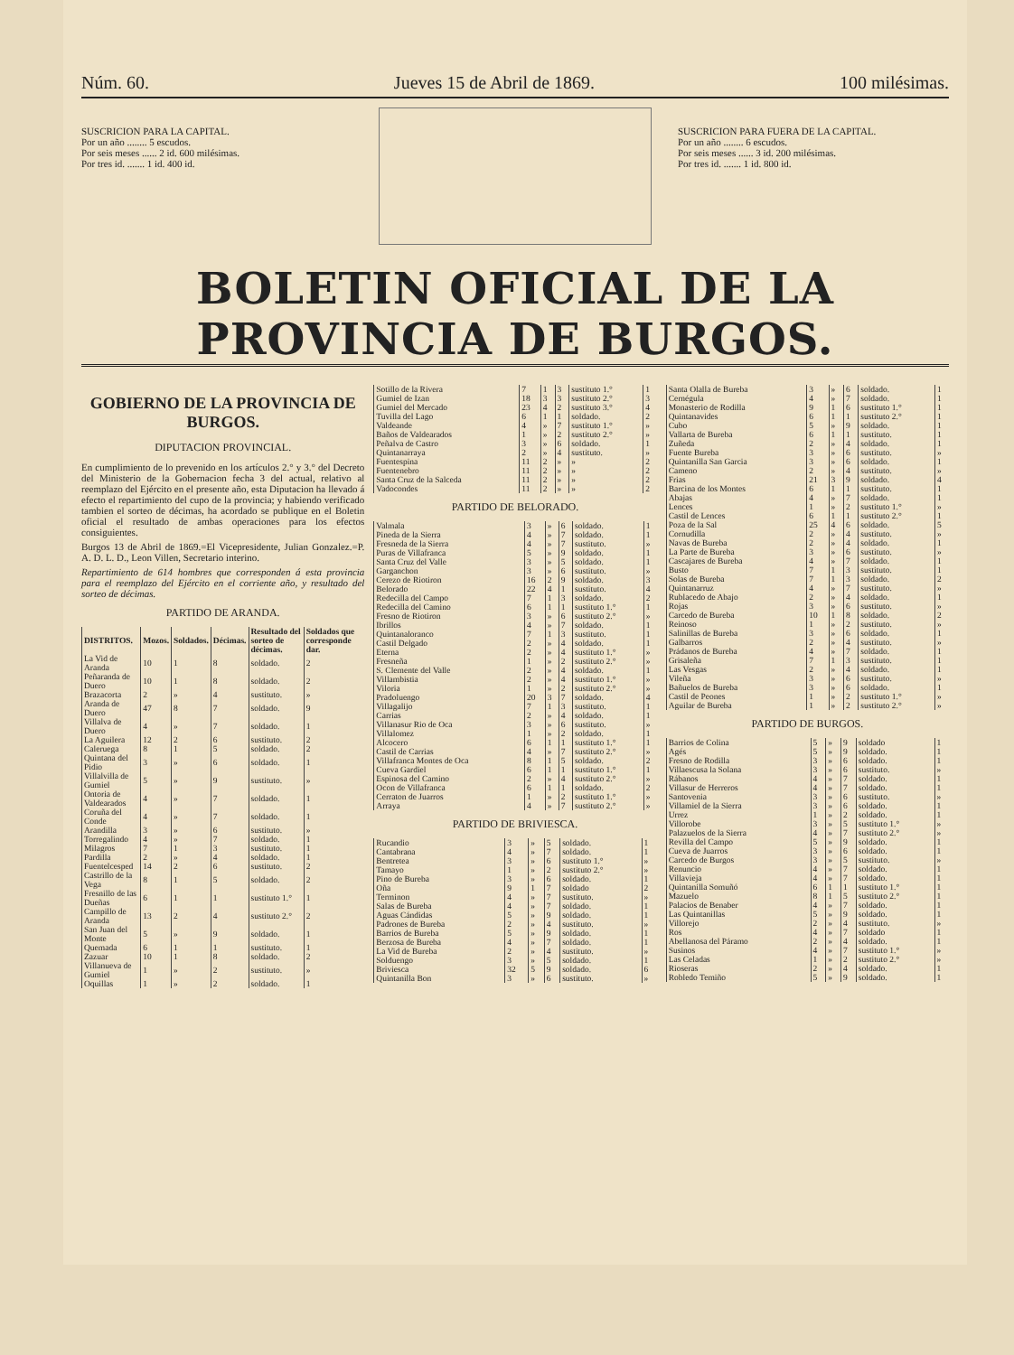Núm. 60. Jueves 15 de Abril de 1869. 100 milésimas.
SUSCRICION PARA LA CAPITAL.
Por un año ........ 5 escudos.
Por seis meses ...... 2 id. 600 milésimas.
Por tres id. ....... 1 id. 400 id.
SUSCRICION PARA FUERA DE LA CAPITAL.
Por un año ........ 6 escudos.
Por seis meses ...... 3 id. 200 milésimas.
Por tres id. ....... 1 id. 800 id.
BOLETIN OFICIAL DE LA PROVINCIA DE BURGOS.
GOBIERNO DE LA PROVINCIA DE BURGOS.
DIPUTACION PROVINCIAL.
En cumplimiento de lo prevenido en los artículos 2.° y 3.° del Decreto del Ministerio de la Gobernacion fecha 3 del actual, relativo al reemplazo del Ejército en el presente año, esta Diputacion ha llevado á efecto el repartimiento del cupo de la provincia; y habiendo verificado tambien el sorteo de décimas, ha acordado se publique en el Boletin oficial el resultado de ambas operaciones para los efectos consiguientes.
Burgos 13 de Abril de 1869.=El Vicepresidente, Julian Gonzalez.=P. A. D. L. D., Leon Villen, Secretario interino.
Repartimiento de 614 hombres que corresponden á esta provincia para el reemplazo del Ejército en el corriente año, y resultado del sorteo de décimas.
PARTIDO DE ARANDA.
| DISTRITOS. | Mozos. | Soldados. | Décimas. | Resultado del sorteo de décimas. | Soldados que corresponde dar. |
| --- | --- | --- | --- | --- | --- |
| La Vid de Aranda | 10 | 1 | 8 | soldado. | 2 |
| Peñaranda de Duero | 10 | 1 | 8 | soldado. | 2 |
| Brazacorta | 2 | » | 4 | sustituto. | » |
| Aranda de Duero | 47 | 8 | 7 | soldado. | 9 |
| Villalva de Duero | 4 | » | 7 | soldado. | 1 |
| La Aguilera | 12 | 2 | 6 | sustituto. | 2 |
| Caleruega | 8 | 1 | 5 | soldado. | 2 |
| Quintana del Pidio | 3 | » | 6 | soldado. | 1 |
| Villalvilla de Gumiel | 5 | » | 9 | sustituto. | » |
| Ontoria de Valdearados | 4 | » | 7 | soldado. | 1 |
| Coruña del Conde | 4 | » | 7 | soldado. | 1 |
| Arandilla | 3 | » | 6 | sustituto. | » |
| Torregalindo | 4 | » | 7 | soldado. | 1 |
| Milagros | 7 | 1 | 3 | sustituto. | 1 |
| Pardilla | 2 | » | 4 | soldado. | 1 |
| Fuentelcesped | 14 | 2 | 6 | sustituto. | 2 |
| Castrillo de la Vega | 8 | 1 | 5 | soldado. | 2 |
| Fresnillo de las Dueñas | 6 | 1 | 1 | sustituto 1.° | 1 |
| Campillo de Aranda | 13 | 2 | 4 | sustituto 2.° | 2 |
| San Juan del Monte | 5 | » | 9 | soldado. | 1 |
| Quemada | 6 | 1 | 1 | sustituto. | 1 |
| Zazuar | 10 | 1 | 8 | soldado. | 2 |
| Villanueva de Gumiel | 1 | » | 2 | sustituto. | » |
| Oquillas | 1 | » | 2 | soldado. | 1 |
| Sotillo de la Rivera | 7 | 1 | 3 | sustituto 1.° | 1 |
| Gumiel de Izan | 18 | 3 | 3 | sustituto 2.° | 3 |
| Gumiel del Mercado | 23 | 4 | 2 | sustituto 3.° | 4 |
| Tuvilla del Lago | 6 | 1 | 1 | soldado. | 2 |
| Valdeande | 4 | » | 7 | sustituto 1.° | » |
| Baños de Valdearados | 1 | » | 2 | sustituto 2.° | » |
| Peñalva de Castro | 3 | » | 6 | soldado. | 1 |
| Quintanarraya | 2 | » | 4 | sustituto. | » |
| Fuentespina | 11 | 2 | » | » | 2 |
| Fuentenebro | 11 | 2 | » | » | 2 |
| Santa Cruz de la Salceda | 11 | 2 | » | » | 2 |
| Vadocondes | 11 | 2 | » | » | 2 |
PARTIDO DE BELORADO.
| Valmala | 3 | » | 6 | soldado. | 1 |
| Pineda de la Sierra | 4 | » | 7 | soldado. | 1 |
| Fresneda de la Sierra | 4 | » | 7 | sustituto. | » |
| Puras de Villafranca | 5 | » | 9 | soldado. | 1 |
| Santa Cruz del Valle | 3 | » | 5 | soldado. | 1 |
| Garganchon | 3 | » | 6 | sustituto. | » |
| Cerezo de Riotiron | 16 | 2 | 9 | soldado. | 3 |
| Belorado | 22 | 4 | 1 | sustituto. | 4 |
| Redecilla del Campo | 7 | 1 | 3 | soldado. | 2 |
| Redecilla del Camino | 6 | 1 | 1 | sustituto 1.° | 1 |
| Fresno de Riotiron | 3 | » | 6 | sustituto 2.° | » |
| Ibrillos | 4 | » | 7 | soldado. | 1 |
| Quintanaloranco | 7 | 1 | 3 | sustituto. | 1 |
| Castil Delgado | 2 | » | 4 | soldado. | 1 |
| Eterna | 2 | » | 4 | sustituto 1.° | » |
| Fresneña | 1 | » | 2 | sustituto 2.° | » |
| S. Clemente del Valle | 2 | » | 4 | soldado. | 1 |
| Villambistia | 2 | » | 4 | sustituto 1.° | » |
| Viloria | 1 | » | 2 | sustituto 2.° | » |
| Pradoluengo | 20 | 3 | 7 | soldado. | 4 |
| Villagalijo | 7 | 1 | 3 | sustituto. | 1 |
| Carrias | 2 | » | 4 | soldado. | 1 |
| Villanasur Rio de Oca | 3 | » | 6 | sustituto. | » |
| Villalomez | 1 | » | 2 | soldado. | 1 |
| Alcocero | 6 | 1 | 1 | sustituto 1.° | 1 |
| Castil de Carrias | 4 | » | 7 | sustituto 2.° | » |
| Villafranca Montes de Oca | 8 | 1 | 5 | soldado. | 2 |
| Cueva Gardiel | 6 | 1 | 1 | sustituto 1.° | 1 |
| Espinosa del Camino | 2 | » | 4 | sustituto 2.° | » |
| Ocon de Villafranca | 6 | 1 | 1 | soldado. | 2 |
| Cerraton de Juarros | 1 | » | 2 | sustituto 1.° | » |
| Arraya | 4 | » | 7 | sustituto 2.° | » |
PARTIDO DE BRIVIESCA.
| Rucandio | 3 | » | 5 | soldado. | 1 |
| Cantabrana | 4 | » | 7 | soldado. | 1 |
| Bentretea | 3 | » | 6 | sustituto 1.° | » |
| Tamayo | 1 | » | 2 | sustituto 2.° | » |
| Pino de Bureba | 3 | » | 6 | soldado. | 1 |
| Oña | 9 | 1 | 7 | soldado | 2 |
| Terminon | 4 | » | 7 | sustituto. | » |
| Salas de Bureba | 4 | » | 7 | soldado. | 1 |
| Aguas Cándidas | 5 | » | 9 | soldado. | 1 |
| Padrones de Bureba | 2 | » | 4 | sustituto. | » |
| Barrios de Bureba | 5 | » | 9 | soldado. | 1 |
| Berzosa de Bureba | 4 | » | 7 | soldado. | 1 |
| La Vid de Bureba | 2 | » | 4 | sustituto. | » |
| Solduengo | 3 | » | 5 | soldado. | 1 |
| Briviesca | 32 | 5 | 9 | soldado. | 6 |
| Quintanilla Bon | 3 | » | 6 | sustituto. | » |
| Santa Olalla de Bureba | 3 | » | 6 | soldado. | 1 |
| Cernégula | 4 | » | 7 | soldado. | 1 |
| Monasterio de Rodilla | 9 | 1 | 6 | sustituto 1.° | 1 |
| Quintanavides | 6 | 1 | 1 | sustituto 2.° | 1 |
| Cubo | 5 | » | 9 | soldado. | 1 |
| Vallarta de Bureba | 6 | 1 | 1 | sustituto. | 1 |
| Zuñeda | 2 | » | 4 | soldado. | 1 |
| Fuente Bureba | 3 | » | 6 | sustituto. | » |
| Quintanilla San Garcia | 3 | » | 6 | soldado. | 1 |
| Cameno | 2 | » | 4 | sustituto. | » |
| Frias | 21 | 3 | 9 | soldado. | 4 |
| Barcina de los Montes | 6 | 1 | 1 | sustituto. | 1 |
| Abajas | 4 | » | 7 | soldado. | 1 |
| Lences | 1 | » | 2 | sustituto 1.° | » |
| Castil de Lences | 6 | 1 | 1 | sustituto 2.° | 1 |
| Poza de la Sal | 25 | 4 | 6 | soldado. | 5 |
| Cornudilla | 2 | » | 4 | sustituto. | » |
| Navas de Bureba | 2 | » | 4 | soldado. | 1 |
| La Parte de Bureba | 3 | » | 6 | sustituto. | » |
| Cascajares de Bureba | 4 | » | 7 | soldado. | 1 |
| Busto | 7 | 1 | 3 | sustituto. | 1 |
| Solas de Bureba | 7 | 1 | 3 | soldado. | 2 |
| Quintanarruz | 4 | » | 7 | sustituto. | » |
| Rublacedo de Abajo | 2 | » | 4 | soldado. | 1 |
| Rojas | 3 | » | 6 | sustituto. | » |
| Carcedo de Bureba | 10 | 1 | 8 | soldado. | 2 |
| Reinoso | 1 | » | 2 | sustituto. | » |
| Salinillas de Bureba | 3 | » | 6 | soldado. | 1 |
| Galbarros | 2 | » | 4 | sustituto. | » |
| Prádanos de Bureba | 4 | » | 7 | soldado. | 1 |
| Grisaleña | 7 | 1 | 3 | sustituto. | 1 |
| Las Vesgas | 2 | » | 4 | soldado. | 1 |
| Vileña | 3 | » | 6 | sustituto. | » |
| Bañuelos de Bureba | 3 | » | 6 | soldado. | 1 |
| Castil de Peones | 1 | » | 2 | sustituto 1.° | » |
| Aguilar de Bureba | 1 | » | 2 | sustituto 2.° | » |
PARTIDO DE BURGOS.
| Barrios de Colina | 5 | » | 9 | soldado | 1 |
| Agés | 5 | » | 9 | soldado. | 1 |
| Fresno de Rodilla | 3 | » | 6 | soldado. | 1 |
| Villaescusa la Solana | 3 | » | 6 | sustituto. | » |
| Rábanos | 4 | » | 7 | soldado. | 1 |
| Villasur de Herreros | 4 | » | 7 | soldado. | 1 |
| Santovenia | 3 | » | 6 | sustituto. | » |
| Villamiel de la Sierra | 3 | » | 6 | soldado. | 1 |
| Urrez | 1 | » | 2 | soldado. | 1 |
| Villorobe | 3 | » | 5 | sustituto 1.° | » |
| Palazuelos de la Sierra | 4 | » | 7 | sustituto 2.° | » |
| Revilla del Campo | 5 | » | 9 | soldado. | 1 |
| Cueva de Juarros | 3 | » | 6 | soldado. | 1 |
| Carcedo de Burgos | 3 | » | 5 | sustituto. | » |
| Renuncio | 4 | » | 7 | soldado. | 1 |
| Villavieja | 4 | » | 7 | soldado. | 1 |
| Quintanilla Somuñó | 6 | 1 | 1 | sustituto 1.° | 1 |
| Mazuelo | 8 | 1 | 5 | sustituto 2.° | 1 |
| Palacios de Benaber | 4 | » | 7 | soldado. | 1 |
| Las Quintanillas | 5 | » | 9 | soldado. | 1 |
| Villorejo | 2 | » | 4 | sustituto. | » |
| Ros | 4 | » | 7 | soldado | 1 |
| Abellanosa del Páramo | 2 | » | 4 | soldado. | 1 |
| Susinos | 4 | » | 7 | sustituto 1.° | » |
| Las Celadas | 1 | » | 2 | sustituto 2.° | » |
| Rioseras | 2 | » | 4 | soldado. | 1 |
| Robledo Temiño | 5 | » | 9 | soldado. | 1 |